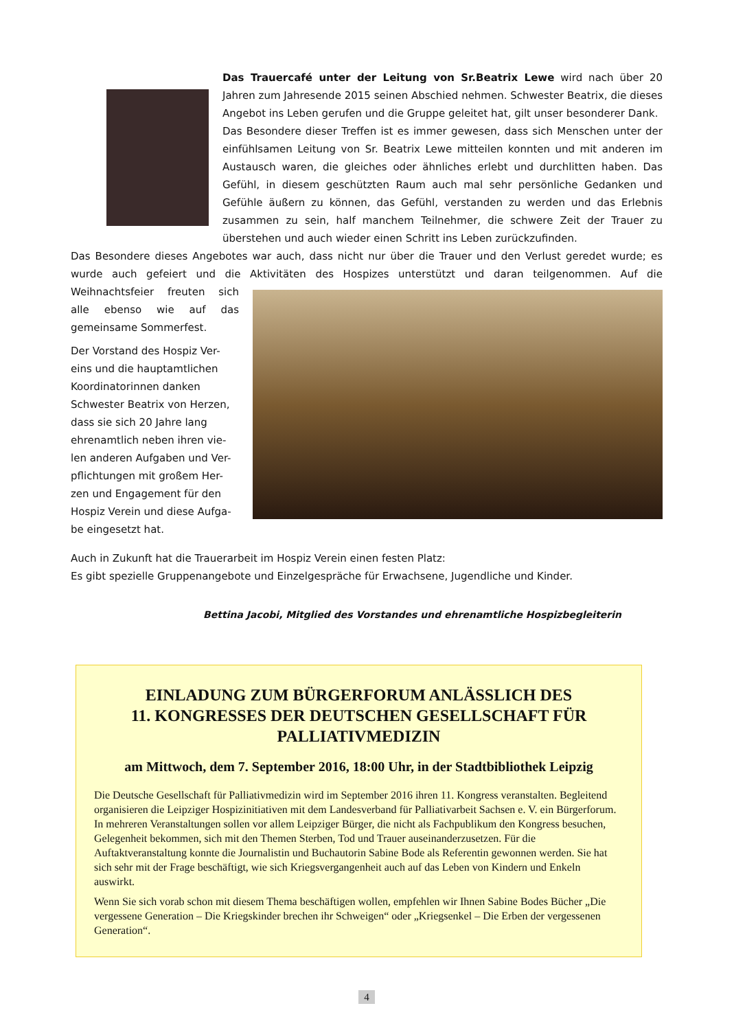Das Trauercafé unter der Leitung von Sr.Beatrix Lewe wird nach über 20 Jahren zum Jahresende 2015 seinen Abschied nehmen. Schwester Beatrix, die dieses Angebot ins Leben gerufen und die Gruppe geleitet hat, gilt unser besonderer Dank.
Das Besondere dieser Treffen ist es immer gewesen, dass sich Menschen unter der einfühlsamen Leitung von Sr. Beatrix Lewe mitteilen konnten und mit anderen im Austausch waren, die gleiches oder ähnliches erlebt und durchlitten haben. Das Gefühl, in diesem geschützten Raum auch mal sehr persönliche Gedanken und Gefühle äußern zu können, das Gefühl, verstanden zu werden und das Erlebnis zusammen zu sein, half manchem Teilnehmer, die schwere Zeit der Trauer zu überstehen und auch wieder einen Schritt ins Leben zurückzufinden.
Das Besondere dieses Angebotes war auch, dass nicht nur über die Trauer und den Verlust geredet wurde; es wurde auch gefeiert und die Aktivitäten des Hospizes unterstützt und daran teilgenommen. Auf die Weihnachtsfeier freuten sich alle ebenso wie auf das gemeinsame Sommerfest.
Der Vorstand des Hospiz Ver-
eins und die hauptamtlichen
Koordinatorinnen danken
Schwester Beatrix von Herzen,
dass sie sich 20 Jahre lang
ehrenamtlich neben ihren vie-
len anderen Aufgaben und Ver-
pflichtungen mit großem Her-
zen und Engagement für den
Hospiz Verein und diese Aufga-
be eingesetzt hat.
Auch in Zukunft hat die Trauerarbeit im Hospiz Verein einen festen Platz:
Es gibt spezielle Gruppenangebote und Einzelgespräche für Erwachsene, Jugendliche und Kinder.
Bettina Jacobi, Mitglied des Vorstandes und ehrenamtliche Hospizbegleiterin
EINLADUNG ZUM BÜRGERFORUM ANLÄSSLICH DES
11. KONGRESSES DER DEUTSCHEN GESELLSCHAFT FÜR
PALLIATIVMEDIZIN
am Mittwoch, dem 7. September 2016, 18:00 Uhr, in der Stadtbibliothek Leipzig
Die Deutsche Gesellschaft für Palliativmedizin wird im September 2016 ihren 11. Kongress veranstalten. Begleitend organisieren die Leipziger Hospizinitiativen mit dem Landesverband für Palliativarbeit Sachsen e. V. ein Bürgerforum. In mehreren Veranstaltungen sollen vor allem Leipziger Bürger, die nicht als Fachpublikum den Kongress besuchen, Gelegenheit bekommen, sich mit den Themen Sterben, Tod und Trauer auseinanderzusetzen. Für die Auftaktveranstaltung konnte die Journalistin und Buchautorin Sabine Bode als Referentin gewonnen werden. Sie hat sich sehr mit der Frage beschäftigt, wie sich Kriegsvergangenheit auch auf das Leben von Kindern und Enkeln auswirkt.
Wenn Sie sich vorab schon mit diesem Thema beschäftigen wollen, empfehlen wir Ihnen Sabine Bodes Bücher „Die vergessene Generation – Die Kriegskinder brechen ihr Schweigen“ oder „Kriegsenkel – Die Erben der vergessenen Generation“.
4